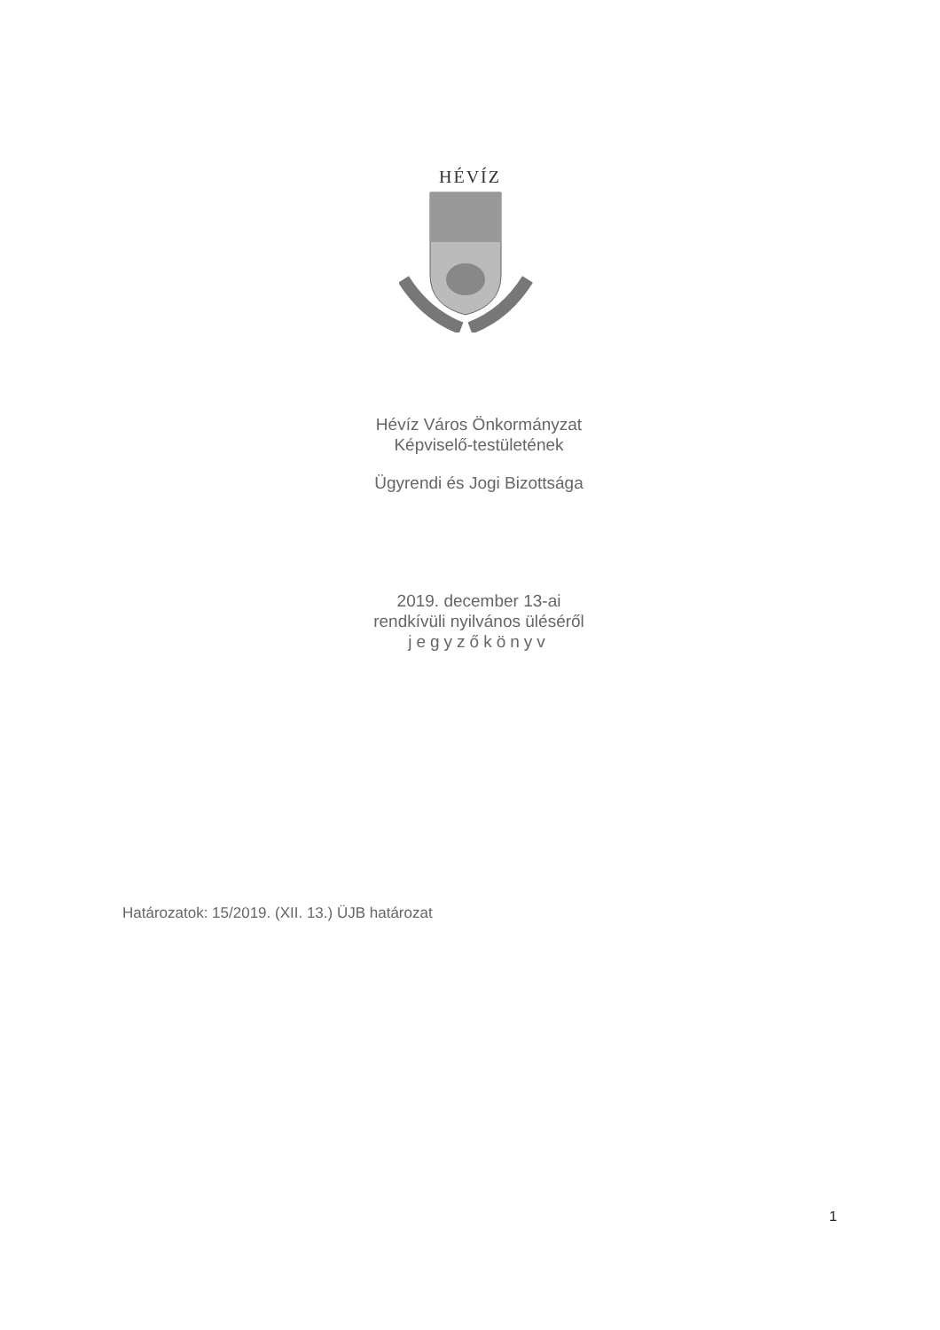HÉVÍZ
Hévíz Város Önkormányzat
Képviselő-testületének
Ügyrendi és Jogi Bizottsága
2019. december 13-ai
rendkívüli nyilvános üléséről
jegyzőkönyv
Határozatok: 15/2019. (XII. 13.) ÜJB határozat
1